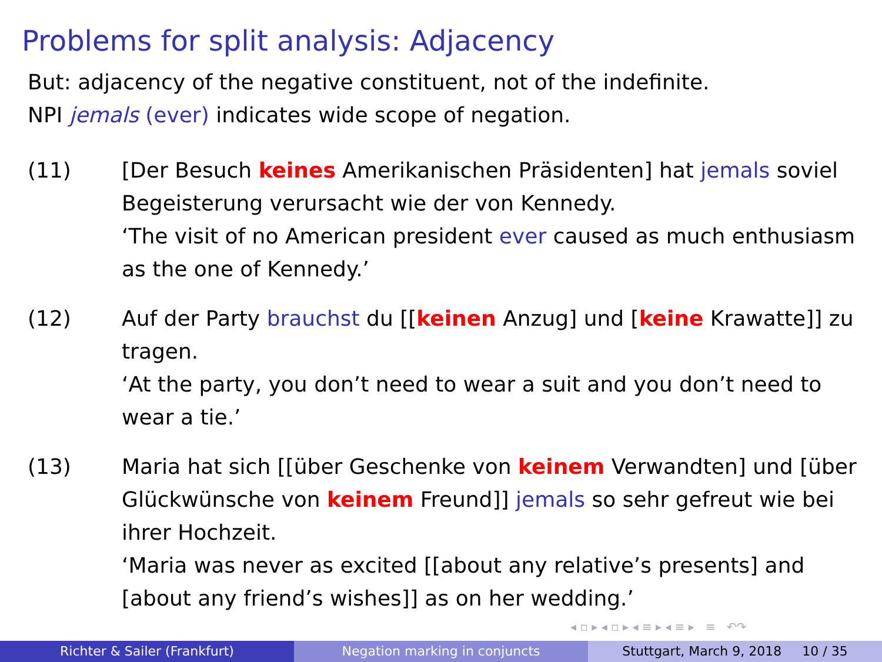Problems for split analysis: Adjacency
But: adjacency of the negative constituent, not of the indefinite.
NPI jemals (ever) indicates wide scope of negation.
(11) [Der Besuch keines Amerikanischen Präsidenten] hat jemals soviel Begeisterung verursacht wie der von Kennedy.
‘The visit of no American president ever caused as much enthusiasm as the one of Kennedy.’
(12) Auf der Party brauchst du [[keinen Anzug] und [keine Krawatte]] zu tragen.
‘At the party, you don’t need to wear a suit and you don’t need to wear a tie.’
(13) Maria hat sich [[über Geschenke von keinem Verwandten] und [über Glückwünsche von keinem Freund]] jemals so sehr gefreut wie bei ihrer Hochzeit.
‘Maria was never as excited [[about any relative’s presents] and [about any friend’s wishes]] as on her wedding.’
◂ ▫ ▸ ◂ ▫ ▸ ◂ ≡ ▸ ◂ ≡ ▸ ≡ ↶↷
Richter & Sailer (Frankfurt) Negation marking in conjuncts Stuttgart, March 9, 2018 10 / 35